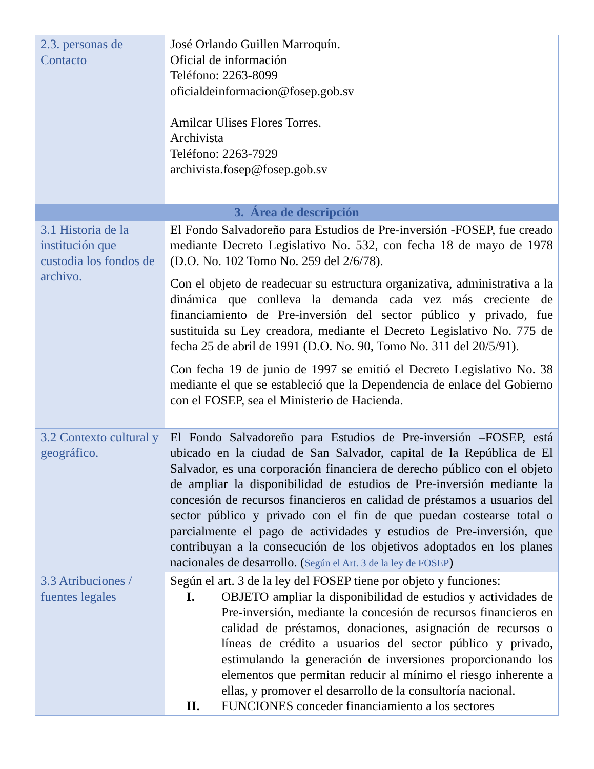| 2.3. personas de Contacto | José Orlando Guillen Marroquín. Oficial de información Teléfono: 2263-8099 oficialdeinformacion@fosep.gob.sv Amilcar Ulises Flores Torres. Archivista Teléfono: 2263-7929 archivista.fosep@fosep.gob.sv |
| 3. Área de descripción | |
| 3.1 Historia de la institución que custodia los fondos de archivo. | El Fondo Salvadoreño para Estudios de Pre-inversión -FOSEP, fue creado mediante Decreto Legislativo No. 532, con fecha 18 de mayo de 1978 (D.O. No. 102 Tomo No. 259 del 2/6/78). Con el objeto de readecuar su estructura organizativa, administrativa a la dinámica que conlleva la demanda cada vez más creciente de financiamiento de Pre-inversión del sector público y privado, fue sustituida su Ley creadora, mediante el Decreto Legislativo No. 775 de fecha 25 de abril de 1991 (D.O. No. 90, Tomo No. 311 del 20/5/91). Con fecha 19 de junio de 1997 se emitió el Decreto Legislativo No. 38 mediante el que se estableció que la Dependencia de enlace del Gobierno con el FOSEP, sea el Ministerio de Hacienda. |
| 3.2 Contexto cultural y geográfico. | El Fondo Salvadoreño para Estudios de Pre-inversión –FOSEP, está ubicado en la ciudad de San Salvador, capital de la República de El Salvador, es una corporación financiera de derecho público con el objeto de ampliar la disponibilidad de estudios de Pre-inversión mediante la concesión de recursos financieros en calidad de préstamos a usuarios del sector público y privado con el fin de que puedan costearse total o parcialmente el pago de actividades y estudios de Pre-inversión, que contribuyan a la consecución de los objetivos adoptados en los planes nacionales de desarrollo. ( Según el Art. 3 de la ley de FOSEP ) |
| 3.3 Atribuciones / fuentes legales | Según el art. 3 de la ley del FOSEP tiene por objeto y funciones: I. OBJETO ampliar la disponibilidad de estudios y actividades de Pre-inversión, mediante la concesión de recursos financieros en calidad de préstamos, donaciones, asignación de recursos o líneas de crédito a usuarios del sector público y privado, estimulando la generación de inversiones proporcionando los elementos que permitan reducir al mínimo el riesgo inherente a ellas, y promover el desarrollo de la consultoría nacional. II. FUNCIONES conceder financiamiento a los sectores |